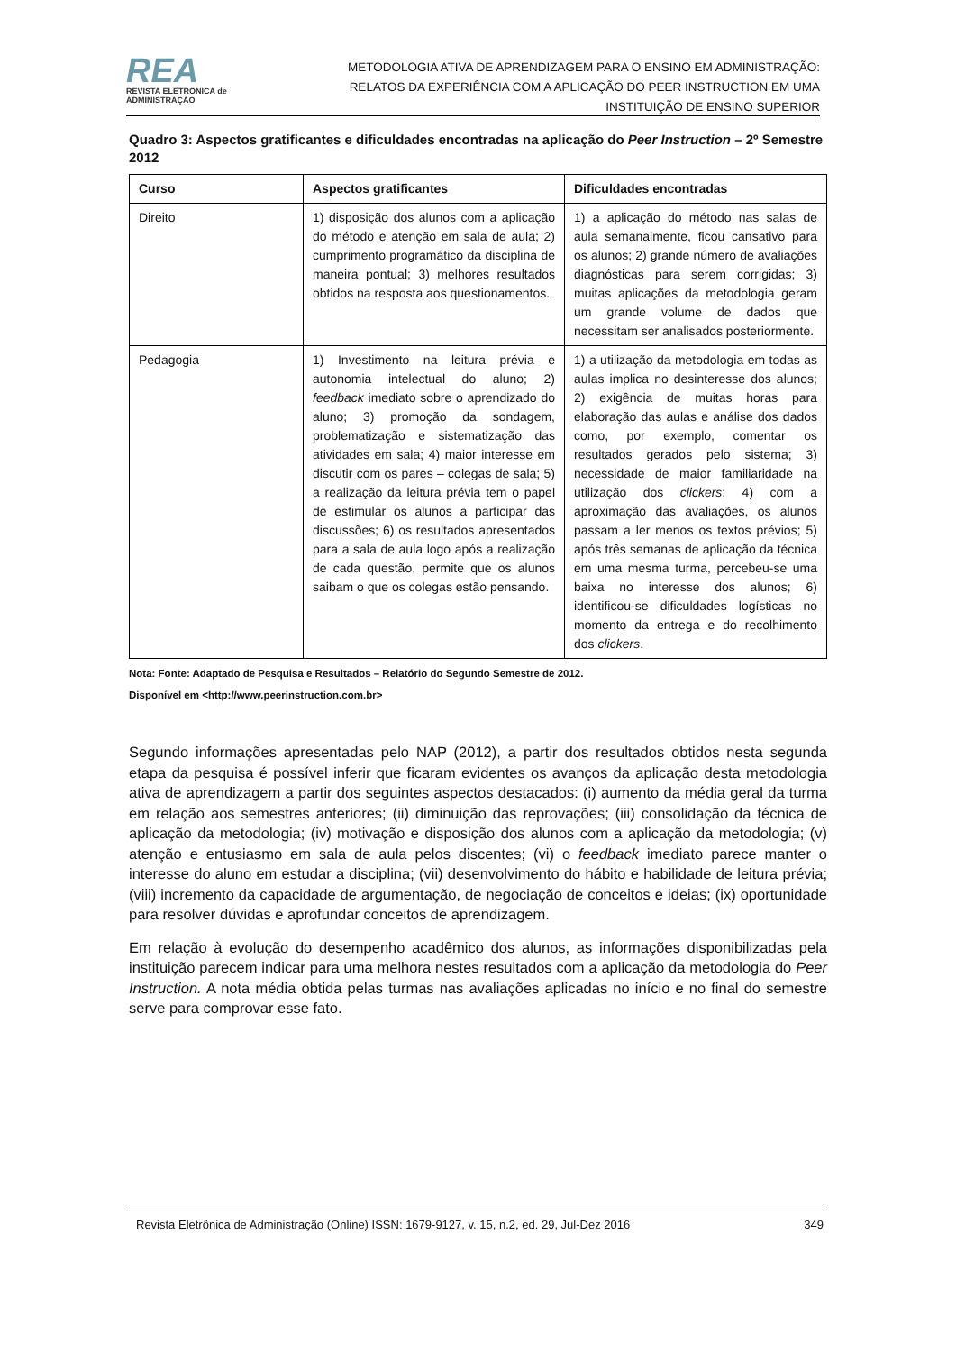REA
REVISTA ELETRÔNICA de ADMINISTRAÇÃO
METODOLOGIA ATIVA DE APRENDIZAGEM PARA O ENSINO EM ADMINISTRAÇÃO:
RELATOS DA EXPERIÊNCIA COM A APLICAÇÃO DO PEER INSTRUCTION EM UMA
INSTITUIÇÃO DE ENSINO SUPERIOR
Quadro 3: Aspectos gratificantes e dificuldades encontradas na aplicação do Peer Instruction – 2º Semestre 2012
| Curso | Aspectos gratificantes | Dificuldades encontradas |
| --- | --- | --- |
| Direito | 1) disposição dos alunos com a aplicação do método e atenção em sala de aula; 2) cumprimento programático da disciplina de maneira pontual; 3) melhores resultados obtidos na resposta aos questionamentos. | 1) a aplicação do método nas salas de aula semanalmente, ficou cansativo para os alunos; 2) grande número de avaliações diagnósticas para serem corrigidas; 3) muitas aplicações da metodologia geram um grande volume de dados que necessitam ser analisados posteriormente. |
| Pedagogia | 1) Investimento na leitura prévia e autonomia intelectual do aluno; 2) feedback imediato sobre o aprendizado do aluno; 3) promoção da sondagem, problematização e sistematização das atividades em sala; 4) maior interesse em discutir com os pares – colegas de sala; 5) a realização da leitura prévia tem o papel de estimular os alunos a participar das discussões; 6) os resultados apresentados para a sala de aula logo após a realização de cada questão, permite que os alunos saibam o que os colegas estão pensando. | 1) a utilização da metodologia em todas as aulas implica no desinteresse dos alunos; 2) exigência de muitas horas para elaboração das aulas e análise dos dados como, por exemplo, comentar os resultados gerados pelo sistema; 3) necessidade de maior familiaridade na utilização dos clickers ; 4) com a aproximação das avaliações, os alunos passam a ler menos os textos prévios; 5) após três semanas de aplicação da técnica em uma mesma turma, percebeu-se uma baixa no interesse dos alunos; 6) identificou-se dificuldades logísticas no momento da entrega e do recolhimento dos clickers . |
Nota: Fonte: Adaptado de Pesquisa e Resultados – Relatório do Segundo Semestre de 2012.
Disponível em <http://www.peerinstruction.com.br>
Segundo informações apresentadas pelo NAP (2012), a partir dos resultados obtidos nesta segunda etapa da pesquisa é possível inferir que ficaram evidentes os avanços da aplicação desta metodologia ativa de aprendizagem a partir dos seguintes aspectos destacados: (i) aumento da média geral da turma em relação aos semestres anteriores; (ii) diminuição das reprovações; (iii) consolidação da técnica de aplicação da metodologia; (iv) motivação e disposição dos alunos com a aplicação da metodologia; (v) atenção e entusiasmo em sala de aula pelos discentes; (vi) o feedback imediato parece manter o interesse do aluno em estudar a disciplina; (vii) desenvolvimento do hábito e habilidade de leitura prévia; (viii) incremento da capacidade de argumentação, de negociação de conceitos e ideias; (ix) oportunidade para resolver dúvidas e aprofundar conceitos de aprendizagem.
Em relação à evolução do desempenho acadêmico dos alunos, as informações disponibilizadas pela instituição parecem indicar para uma melhora nestes resultados com a aplicação da metodologia do Peer Instruction. A nota média obtida pelas turmas nas avaliações aplicadas no início e no final do semestre serve para comprovar esse fato.
Revista Eletrônica de Administração (Online) ISSN: 1679-9127, v. 15, n.2, ed. 29, Jul-Dez 2016 349